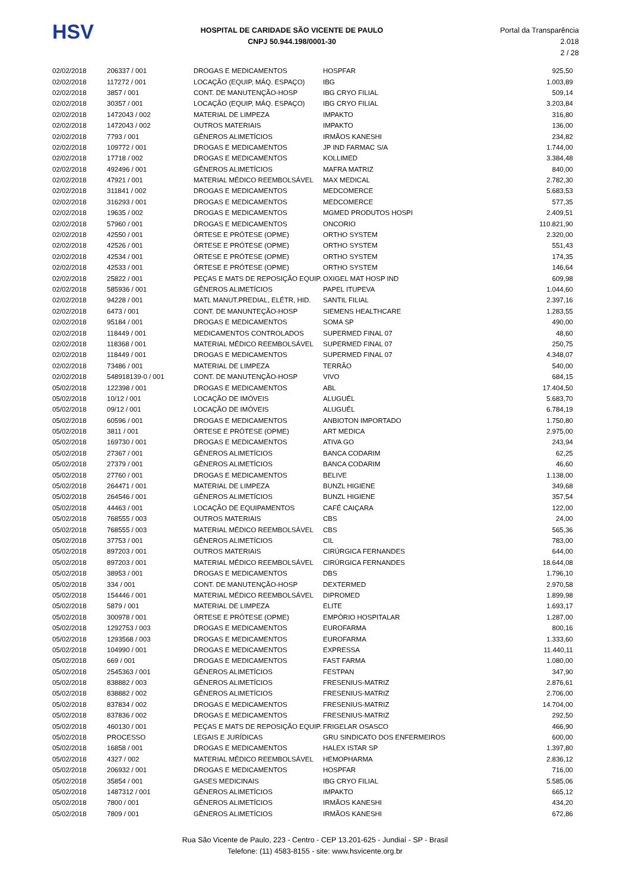HSV
HOSPITAL DE CARIDADE SÃO VICENTE DE PAULO
CNPJ 50.944.198/0001-30
Portal da Transparência 2.018
2 / 28
| 02/02/2018 | 206337 / 001 | DROGAS E MEDICAMENTOS | HOSPFAR | 925,50 |
| 02/02/2018 | 117272 / 001 | LOCAÇÃO (EQUIP, MÁQ. ESPAÇO) | IBG | 1.003,89 |
| 02/02/2018 | 3857 / 001 | CONT. DE MANUTENÇÃO-HOSP | IBG CRYO FILIAL | 509,14 |
| 02/02/2018 | 30357 / 001 | LOCAÇÃO (EQUIP, MÁQ. ESPAÇO) | IBG CRYO FILIAL | 3.203,84 |
| 02/02/2018 | 1472043 / 002 | MATERIAL DE LIMPEZA | IMPAKTO | 316,80 |
| 02/02/2018 | 1472043 / 002 | OUTROS MATERIAIS | IMPAKTO | 136,00 |
| 02/02/2018 | 7793 / 001 | GÊNEROS ALIMETÍCIOS | IRMÃOS KANESHI | 234,82 |
| 02/02/2018 | 109772 / 001 | DROGAS E MEDICAMENTOS | JP IND FARMAC S/A | 1.744,00 |
| 02/02/2018 | 17718 / 002 | DROGAS E MEDICAMENTOS | KOLLIMED | 3.384,48 |
| 02/02/2018 | 492496 / 001 | GÊNEROS ALIMETÍCIOS | MAFRA MATRIZ | 840,00 |
| 02/02/2018 | 47921 / 001 | MATERIAL MÉDICO REEMBOLSÁVEL | MAX MEDICAL | 2.782,30 |
| 02/02/2018 | 311841 / 002 | DROGAS E MEDICAMENTOS | MEDCOMERCE | 5.683,53 |
| 02/02/2018 | 316293 / 001 | DROGAS E MEDICAMENTOS | MEDCOMERCE | 577,35 |
| 02/02/2018 | 19635 / 002 | DROGAS E MEDICAMENTOS | MGMED PRODUTOS HOSPI | 2.409,51 |
| 02/02/2018 | 57960 / 001 | DROGAS E MEDICAMENTOS | ONCORIO | 110.821,90 |
| 02/02/2018 | 42550 / 001 | ÓRTESE E PRÓTESE (OPME) | ORTHO SYSTEM | 2.320,00 |
| 02/02/2018 | 42526 / 001 | ÓRTESE E PRÓTESE (OPME) | ORTHO SYSTEM | 551,43 |
| 02/02/2018 | 42534 / 001 | ÓRTESE E PRÓTESE (OPME) | ORTHO SYSTEM | 174,35 |
| 02/02/2018 | 42533 / 001 | ÓRTESE E PRÓTESE (OPME) | ORTHO SYSTEM | 146,64 |
| 02/02/2018 | 25822 / 001 | PEÇAS E MATS DE REPOSIÇÃO EQUIP. | OXIGEL MAT HOSP IND | 609,98 |
| 02/02/2018 | 585936 / 001 | GÊNEROS ALIMETÍCIOS | PAPEL ITUPEVA | 1.044,60 |
| 02/02/2018 | 94228 / 001 | MATL MANUT.PREDIAL, ELÉTR, HID. | SANTIL FILIAL | 2.397,16 |
| 02/02/2018 | 6473 / 001 | CONT. DE MANUNTEÇÃO-HOSP | SIEMENS HEALTHCARE | 1.283,55 |
| 02/02/2018 | 95184 / 001 | DROGAS E MEDICAMENTOS | SOMA SP | 490,00 |
| 02/02/2018 | 118449 / 001 | MEDICAMENTOS CONTROLADOS | SUPERMED FINAL 07 | 48,60 |
| 02/02/2018 | 118368 / 001 | MATERIAL MÉDICO REEMBOLSÁVEL | SUPERMED FINAL 07 | 250,75 |
| 02/02/2018 | 118449 / 001 | DROGAS E MEDICAMENTOS | SUPERMED FINAL 07 | 4.348,07 |
| 02/02/2018 | 73486 / 001 | MATERIAL DE LIMPEZA | TERRÃO | 540,00 |
| 02/02/2018 | 548918139-0 / 001 | CONT. DE MANUTENÇÃO-HOSP | VIVO | 684,15 |
| 05/02/2018 | 122398 / 001 | DROGAS E MEDICAMENTOS | ABL | 17.404,50 |
| 05/02/2018 | 10/12 / 001 | LOCAÇÃO DE IMÓVEIS | ALUGUÉL | 5.683,70 |
| 05/02/2018 | 09/12 / 001 | LOCAÇÃO DE IMÓVEIS | ALUGUÉL | 6.784,19 |
| 05/02/2018 | 60596 / 001 | DROGAS E MEDICAMENTOS | ANBIOTON IMPORTADO | 1.750,80 |
| 05/02/2018 | 3811 / 001 | ÓRTESE E PRÓTESE (OPME) | ART MEDICA | 2.975,00 |
| 05/02/2018 | 169730 / 001 | DROGAS E MEDICAMENTOS | ATIVA GO | 243,94 |
| 05/02/2018 | 27367 / 001 | GÊNEROS ALIMETÍCIOS | BANCA CODARIM | 62,25 |
| 05/02/2018 | 27379 / 001 | GÊNEROS ALIMETÍCIOS | BANCA CODARIM | 46,60 |
| 05/02/2018 | 27760 / 001 | DROGAS E MEDICAMENTOS | BELIVE | 1.138,00 |
| 05/02/2018 | 264471 / 001 | MATERIAL DE LIMPEZA | BUNZL HIGIENE | 349,68 |
| 05/02/2018 | 264546 / 001 | GÊNEROS ALIMETÍCIOS | BUNZL HIGIENE | 357,54 |
| 05/02/2018 | 44463 / 001 | LOCAÇÃO DE EQUIPAMENTOS | CAFÉ CAIÇARA | 122,00 |
| 05/02/2018 | 768555 / 003 | OUTROS MATERIAIS | CBS | 24,00 |
| 05/02/2018 | 768555 / 003 | MATERIAL MÉDICO REEMBOLSÁVEL | CBS | 565,36 |
| 05/02/2018 | 37753 / 001 | GÊNEROS ALIMETÍCIOS | CIL | 783,00 |
| 05/02/2018 | 897203 / 001 | OUTROS MATERIAIS | CIRÚRGICA FERNANDES | 644,00 |
| 05/02/2018 | 897203 / 001 | MATERIAL MÉDICO REEMBOLSÁVEL | CIRÚRGICA FERNANDES | 18.644,08 |
| 05/02/2018 | 38953 / 001 | DROGAS E MEDICAMENTOS | DBS | 1.796,10 |
| 05/02/2018 | 334 / 001 | CONT. DE MANUTENÇÃO-HOSP | DEXTERMED | 2.970,58 |
| 05/02/2018 | 154446 / 001 | MATERIAL MÉDICO REEMBOLSÁVEL | DIPROMED | 1.899,98 |
| 05/02/2018 | 5879 / 001 | MATERIAL DE LIMPEZA | ELITE | 1.693,17 |
| 05/02/2018 | 300978 / 001 | ÓRTESE E PRÓTESE (OPME) | EMPÓRIO HOSPITALAR | 1.287,00 |
| 05/02/2018 | 1292753 / 003 | DROGAS E MEDICAMENTOS | EUROFARMA | 800,16 |
| 05/02/2018 | 1293568 / 003 | DROGAS E MEDICAMENTOS | EUROFARMA | 1.333,60 |
| 05/02/2018 | 104990 / 001 | DROGAS E MEDICAMENTOS | EXPRESSA | 11.440,11 |
| 05/02/2018 | 669 / 001 | DROGAS E MEDICAMENTOS | FAST FARMA | 1.080,00 |
| 05/02/2018 | 2545363 / 001 | GÊNEROS ALIMETÍCIOS | FESTPAN | 347,90 |
| 05/02/2018 | 838882 / 003 | GÊNEROS ALIMETÍCIOS | FRESENIUS-MATRIZ | 2.876,61 |
| 05/02/2018 | 838882 / 002 | GÊNEROS ALIMETÍCIOS | FRESENIUS-MATRIZ | 2.706,00 |
| 05/02/2018 | 837834 / 002 | DROGAS E MEDICAMENTOS | FRESENIUS-MATRIZ | 14.704,00 |
| 05/02/2018 | 837836 / 002 | DROGAS E MEDICAMENTOS | FRESENIUS-MATRIZ | 292,50 |
| 05/02/2018 | 460130 / 001 | PEÇAS E MATS DE REPOSIÇÃO EQUIP. | FRIGELAR OSASCO | 466,90 |
| 05/02/2018 | PROCESSO | LEGAIS E JURÍDICAS | GRU SINDICATO DOS ENFERMEIROS | 600,00 |
| 05/02/2018 | 16858 / 001 | DROGAS E MEDICAMENTOS | HALEX ISTAR SP | 1.397,80 |
| 05/02/2018 | 4327 / 002 | MATERIAL MÉDICO REEMBOLSÁVEL | HEMOPHARMA | 2.836,12 |
| 05/02/2018 | 206932 / 001 | DROGAS E MEDICAMENTOS | HOSPFAR | 716,00 |
| 05/02/2018 | 35854 / 001 | GASES MEDICINAIS | IBG CRYO FILIAL | 5.585,06 |
| 05/02/2018 | 1487312 / 001 | GÊNEROS ALIMETÍCIOS | IMPAKTO | 665,12 |
| 05/02/2018 | 7800 / 001 | GÊNEROS ALIMETÍCIOS | IRMÃOS KANESHI | 434,20 |
| 05/02/2018 | 7809 / 001 | GÊNEROS ALIMETÍCIOS | IRMÃOS KANESHI | 672,86 |
Rua São Vicente de Paulo, 223 - Centro - CEP 13.201-625 - Jundiaí - SP - Brasil
Telefone: (11) 4583-8155 - site: www.hsvicente.org.br